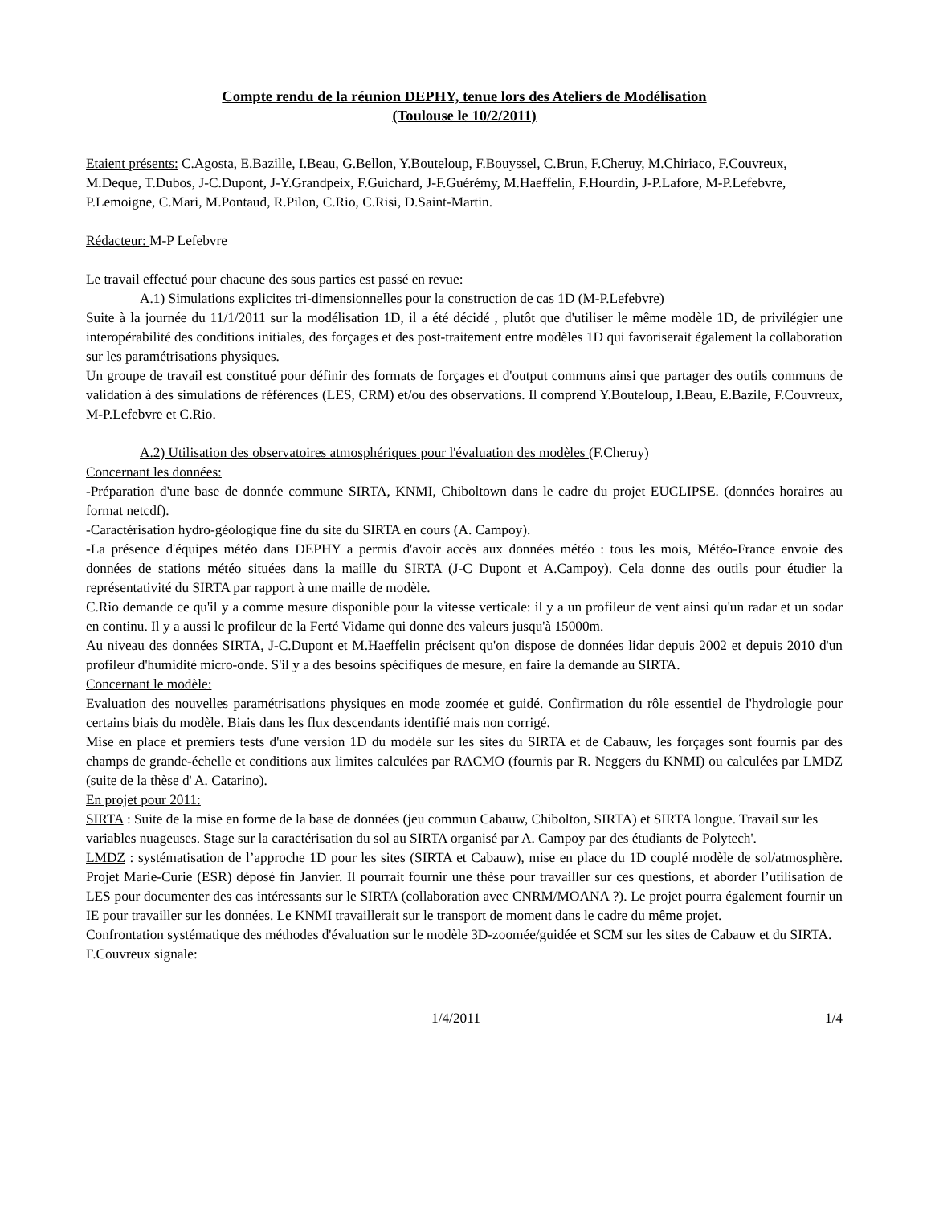Compte rendu de la réunion DEPHY, tenue lors des Ateliers de Modélisation
(Toulouse le 10/2/2011)
Etaient présents: C.Agosta, E.Bazille, I.Beau, G.Bellon, Y.Bouteloup, F.Bouyssel, C.Brun, F.Cheruy, M.Chiriaco, F.Couvreux, M.Deque, T.Dubos, J-C.Dupont, J-Y.Grandpeix, F.Guichard, J-F.Guérémy, M.Haeffelin, F.Hourdin, J-P.Lafore, M-P.Lefebvre, P.Lemoigne, C.Mari, M.Pontaud, R.Pilon, C.Rio, C.Risi, D.Saint-Martin.
Rédacteur: M-P Lefebvre
Le travail effectué pour chacune des sous parties est passé en revue:
A.1) Simulations explicites tri-dimensionnelles pour la construction de cas 1D (M-P.Lefebvre)
Suite à la journée du 11/1/2011 sur la modélisation 1D, il a été décidé , plutôt que d'utiliser le même modèle 1D, de privilégier une interopérabilité des conditions initiales, des forçages et des post-traitement entre modèles 1D qui favoriserait également la collaboration sur les paramétrisations physiques.
Un groupe de travail est constitué pour définir des formats de forçages et d'output communs ainsi que partager des outils communs de validation à des simulations de références (LES, CRM) et/ou des observations. Il comprend Y.Bouteloup, I.Beau, E.Bazile, F.Couvreux, M-P.Lefebvre et C.Rio.
A.2) Utilisation des observatoires atmosphériques pour l'évaluation des modèles (F.Cheruy)
Concernant les données:
-Préparation d'une base de donnée commune SIRTA, KNMI, Chiboltown dans le cadre du projet EUCLIPSE. (données horaires au format netcdf).
-Caractérisation hydro-géologique fine du site du SIRTA en cours (A. Campoy).
-La présence d'équipes météo dans DEPHY a permis d'avoir accès aux données météo : tous les mois, Météo-France envoie des données de stations météo situées dans la maille du SIRTA (J-C Dupont et A.Campoy). Cela donne des outils pour étudier la représentativité du SIRTA par rapport à une maille de modèle.
C.Rio demande ce qu'il y a comme mesure disponible pour la vitesse verticale: il y a un profileur de vent ainsi qu'un radar et un sodar en continu. Il y a aussi le profileur de la Ferté Vidame qui donne des valeurs jusqu'à 15000m.
Au niveau des données SIRTA, J-C.Dupont et M.Haeffelin précisent qu'on dispose de données lidar depuis 2002 et depuis 2010 d'un profileur d'humidité micro-onde. S'il y a des besoins spécifiques de mesure, en faire la demande au SIRTA.
Concernant le modèle:
Evaluation des nouvelles paramétrisations physiques en mode zoomée et guidé. Confirmation du rôle essentiel de l'hydrologie pour certains biais du modèle. Biais dans les flux descendants identifié mais non corrigé.
Mise en place et premiers tests d'une version 1D du modèle sur les sites du SIRTA et de Cabauw, les forçages sont fournis par des champs de grande-échelle et conditions aux limites calculées par RACMO (fournis par R. Neggers du KNMI) ou calculées par LMDZ (suite de la thèse d' A. Catarino).
En projet pour 2011:
SIRTA : Suite de la mise en forme de la base de données (jeu commun Cabauw, Chibolton, SIRTA) et SIRTA longue. Travail sur les variables nuageuses. Stage sur la caractérisation du sol au SIRTA organisé par A. Campoy par des étudiants de Polytech'.
LMDZ : systématisation de l’approche 1D pour les sites (SIRTA et Cabauw), mise en place du 1D couplé modèle de sol/atmosphère. Projet Marie-Curie (ESR) déposé fin Janvier. Il pourrait fournir une thèse pour travailler sur ces questions, et aborder l’utilisation de LES pour documenter des cas intéressants sur le SIRTA (collaboration avec CNRM/MOANA ?). Le projet pourra également fournir un IE pour travailler sur les données. Le KNMI travaillerait sur le transport de moment dans le cadre du même projet.
Confrontation systématique des méthodes d'évaluation sur le modèle 3D-zoomée/guidée et SCM sur les sites de Cabauw et du SIRTA.
F.Couvreux signale:
1/4/2011 1/4